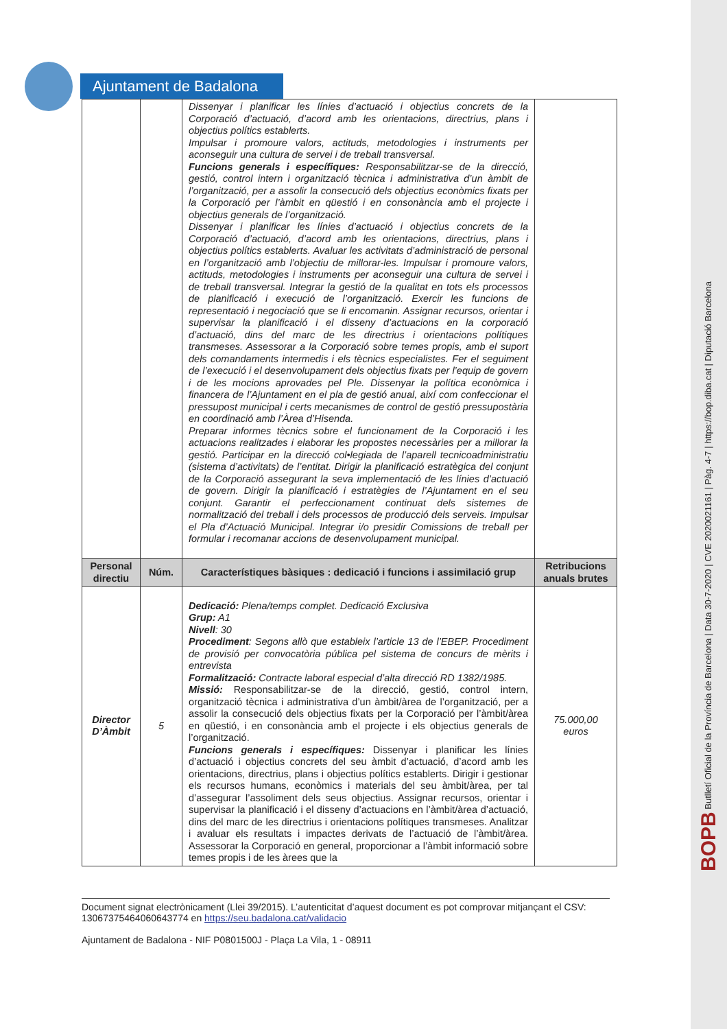Ajuntament de Badalona
| | | Dissenyar i planificar les línies d’actuació i objectius concrets de la Corporació d’actuació, d’acord amb les orientacions, directrius, plans i objectius polítics establerts. Impulsar i promoure valors, actituds, metodologies i instruments per aconseguir una cultura de servei i de treball transversal. Funcions generals i específiques: Responsabilitzar-se de la direcció, gestió, control intern i organització tècnica i administrativa d’un àmbit de l’organització, per a assolir la consecució dels objectius econòmics fixats per la Corporació per l’àmbit en qüestió i en consonància amb el projecte i objectius generals de l’organització. Dissenyar i planificar les línies d’actuació i objectius concrets de la Corporació d’actuació, d’acord amb les orientacions, directrius, plans i objectius polítics establerts. Avaluar les activitats d’administració de personal en l’organització amb l’objectiu de millorar-les. Impulsar i promoure valors, actituds, metodologies i instruments per aconseguir una cultura de servei i de treball transversal. Integrar la gestió de la qualitat en tots els processos de planificació i execució de l’organització. Exercir les funcions de representació i negociació que se li encomanin. Assignar recursos, orientar i supervisar la planificació i el disseny d’actuacions en la corporació d’actuació, dins del marc de les directrius i orientacions polítiques transmeses. Assessorar a la Corporació sobre temes propis, amb el suport dels comandaments intermedis i els tècnics especialistes. Fer el seguiment de l’execució i el desenvolupament dels objectius fixats per l’equip de govern i de les mocions aprovades pel Ple. Dissenyar la política econòmica i financera de l’Ajuntament en el pla de gestió anual, així com confeccionar el pressupost municipal i certs mecanismes de control de gestió pressupostària en coordinació amb l’Àrea d’Hisenda. Preparar informes tècnics sobre el funcionament de la Corporació i les actuacions realitzades i elaborar les propostes necessàries per a millorar la gestió. Participar en la direcció col•legiada de l’aparell tecnicoadministratiu (sistema d’activitats) de l’entitat. Dirigir la planificació estratègica del conjunt de la Corporació assegurant la seva implementació de les línies d’actuació de govern. Dirigir la planificació i estratègies de l’Ajuntament en el seu conjunt. Garantir el perfeccionament continuat dels sistemes de normalització del treball i dels processos de producció dels serveis. Impulsar el Pla d’Actuació Municipal. Integrar i/o presidir Comissions de treball per formular i recomanar accions de desenvolupament municipal. | |
| Personal directiu | Núm. | Característiques bàsiques : dedicació i funcions i assimilació grup | Retribucions anuals brutes |
| Director D’Àmbit | 5 | Dedicació: Plena/temps complet. Dedicació Exclusiva Grup: A1 Nivell : 30 Procediment : Segons allò que estableix l’article 13 de l’EBEP. Procediment de provisió per convocatòria pública pel sistema de concurs de mèrits i entrevista Formalització: Contracte laboral especial d’alta direcció RD 1382/1985. Missió: Responsabilitzar-se de la direcció, gestió, control intern, organització tècnica i administrativa d’un àmbit/àrea de l’organització, per a assolir la consecució dels objectius fixats per la Corporació per l’àmbit/àrea en qüestió, i en consonància amb el projecte i els objectius generals de l’organització. Funcions generals i específiques: Dissenyar i planificar les línies d’actuació i objectius concrets del seu àmbit d’actuació, d’acord amb les orientacions, directrius, plans i objectius polítics establerts. Dirigir i gestionar els recursos humans, econòmics i materials del seu àmbit/àrea, per tal d’assegurar l’assoliment dels seus objectius. Assignar recursos, orientar i supervisar la planificació i el disseny d’actuacions en l’àmbit/àrea d’actuació, dins del marc de les directrius i orientacions polítiques transmeses. Analitzar i avaluar els resultats i impactes derivats de l’actuació de l’àmbit/àrea. Assessorar la Corporació en general, proporcionar a l’àmbit informació sobre temes propis i de les àrees que la | 75.000,00 euros |
Document signat electrònicament (Llei 39/2015). L’autenticitat d’aquest document es pot comprovar mitjançant el CSV: 13067375464060643774 en https://seu.badalona.cat/validacio
Ajuntament de Badalona - NIF P0801500J - Plaça La Vila, 1 - 08911
BOPB Butlletí Oficial de la Província de Barcelona | Data 30-7-2020 | CVE 2020021161 | Pàg. 4-7 | https://bop.diba.cat | Diputació Barcelona